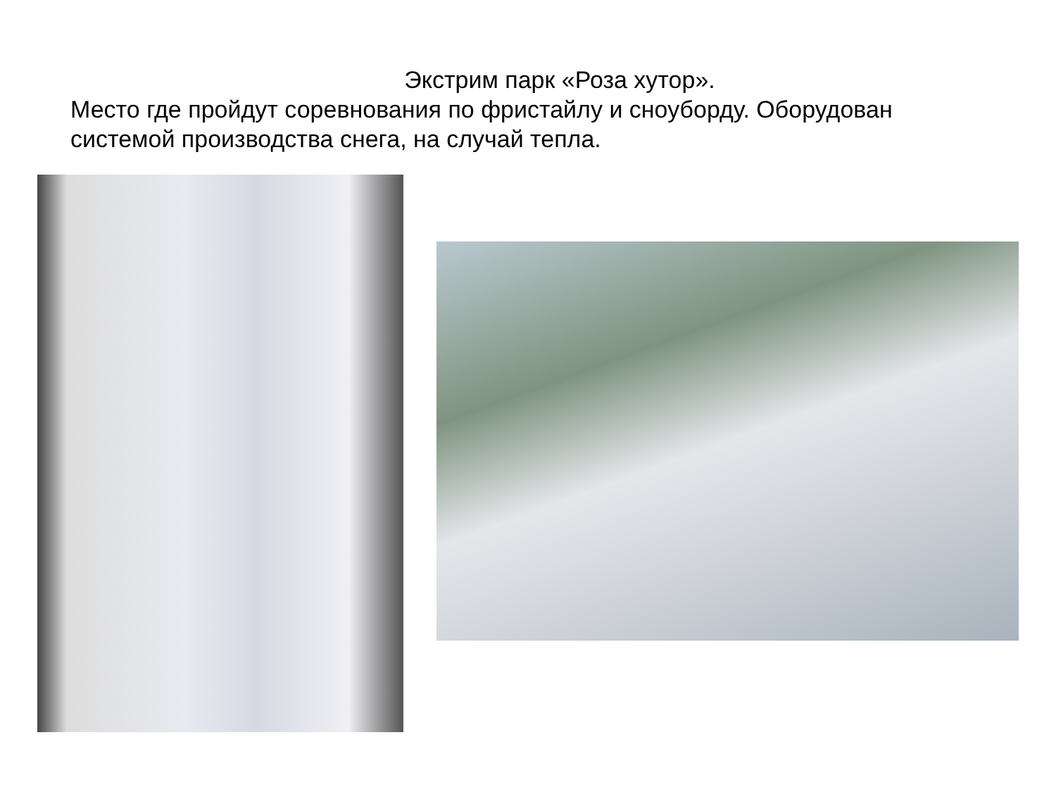Экстрим парк «Роза хутор».
Место где пройдут соревнования по фристайлу и сноуборду. Оборудован системой производства снега, на случай тепла.